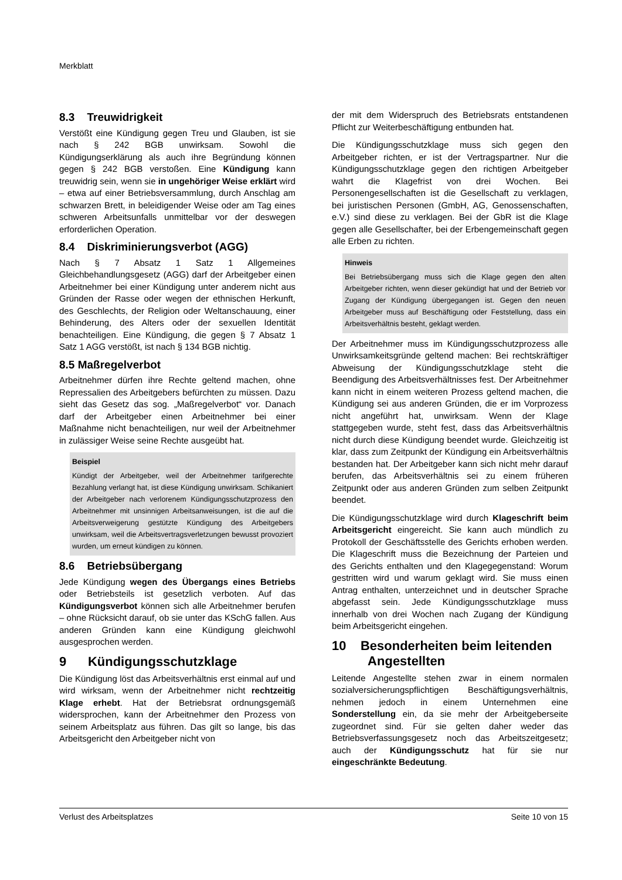Merkblatt
8.3 Treuwidrigkeit
Verstößt eine Kündigung gegen Treu und Glauben, ist sie nach § 242 BGB unwirksam. Sowohl die Kündigungserklärung als auch ihre Begründung können gegen § 242 BGB verstoßen. Eine Kündigung kann treuwidrig sein, wenn sie in ungehöriger Weise erklärt wird – etwa auf einer Betriebsversammlung, durch Anschlag am schwarzen Brett, in beleidigender Weise oder am Tag eines schweren Arbeitsunfalls unmittelbar vor der deswegen erforderlichen Operation.
8.4 Diskriminierungsverbot (AGG)
Nach § 7 Absatz 1 Satz 1 Allgemeines Gleichbehandlungsgesetz (AGG) darf der Arbeitgeber einen Arbeitnehmer bei einer Kündigung unter anderem nicht aus Gründen der Rasse oder wegen der ethnischen Herkunft, des Geschlechts, der Religion oder Weltanschauung, einer Behinderung, des Alters oder der sexuellen Identität benachteiligen. Eine Kündigung, die gegen § 7 Absatz 1 Satz 1 AGG verstößt, ist nach § 134 BGB nichtig.
8.5 Maßregelverbot
Arbeitnehmer dürfen ihre Rechte geltend machen, ohne Repressalien des Arbeitgebers befürchten zu müssen. Dazu sieht das Gesetz das sog. „Maßregelverbot“ vor. Danach darf der Arbeitgeber einen Arbeitnehmer bei einer Maßnahme nicht benachteiligen, nur weil der Arbeitnehmer in zulässiger Weise seine Rechte ausgeübt hat.
Beispiel
Kündigt der Arbeitgeber, weil der Arbeitnehmer tarifgerechte Bezahlung verlangt hat, ist diese Kündigung unwirksam. Schikaniert der Arbeitgeber nach verlorenem Kündigungsschutzprozess den Arbeitnehmer mit unsinnigen Arbeitsanweisungen, ist die auf die Arbeitsverweigerung gestützte Kündigung des Arbeitgebers unwirksam, weil die Arbeitsvertragsverletzungen bewusst provoziert wurden, um erneut kündigen zu können.
8.6 Betriebsübergang
Jede Kündigung wegen des Übergangs eines Betriebs oder Betriebsteils ist gesetzlich verboten. Auf das Kündigungsverbot können sich alle Arbeitnehmer berufen – ohne Rücksicht darauf, ob sie unter das KSchG fallen. Aus anderen Gründen kann eine Kündigung gleichwohl ausgesprochen werden.
9 Kündigungsschutzklage
Die Kündigung löst das Arbeitsverhältnis erst einmal auf und wird wirksam, wenn der Arbeitnehmer nicht rechtzeitig Klage erhebt. Hat der Betriebsrat ordnungsgemäß widersprochen, kann der Arbeitnehmer den Prozess von seinem Arbeitsplatz aus führen. Das gilt so lange, bis das Arbeitsgericht den Arbeitgeber nicht von
der mit dem Widerspruch des Betriebsrats entstandenen Pflicht zur Weiterbeschäftigung entbunden hat.
Die Kündigungsschutzklage muss sich gegen den Arbeitgeber richten, er ist der Vertragspartner. Nur die Kündigungsschutzklage gegen den richtigen Arbeitgeber wahrt die Klagefrist von drei Wochen. Bei Personengesellschaften ist die Gesellschaft zu verklagen, bei juristischen Personen (GmbH, AG, Genossenschaften, e.V.) sind diese zu verklagen. Bei der GbR ist die Klage gegen alle Gesellschafter, bei der Erbengemeinschaft gegen alle Erben zu richten.
Hinweis
Bei Betriebsübergang muss sich die Klage gegen den alten Arbeitgeber richten, wenn dieser gekündigt hat und der Betrieb vor Zugang der Kündigung übergegangen ist. Gegen den neuen Arbeitgeber muss auf Beschäftigung oder Feststellung, dass ein Arbeitsverhältnis besteht, geklagt werden.
Der Arbeitnehmer muss im Kündigungsschutzprozess alle Unwirksamkeitsgründe geltend machen: Bei rechtskräftiger Abweisung der Kündigungsschutzklage steht die Beendigung des Arbeitsverhältnisses fest. Der Arbeitnehmer kann nicht in einem weiteren Prozess geltend machen, die Kündigung sei aus anderen Gründen, die er im Vorprozess nicht angeführt hat, unwirksam. Wenn der Klage stattgegeben wurde, steht fest, dass das Arbeitsverhältnis nicht durch diese Kündigung beendet wurde. Gleichzeitig ist klar, dass zum Zeitpunkt der Kündigung ein Arbeitsverhältnis bestanden hat. Der Arbeitgeber kann sich nicht mehr darauf berufen, das Arbeitsverhältnis sei zu einem früheren Zeitpunkt oder aus anderen Gründen zum selben Zeitpunkt beendet.
Die Kündigungsschutzklage wird durch Klageschrift beim Arbeitsgericht eingereicht. Sie kann auch mündlich zu Protokoll der Geschäftsstelle des Gerichts erhoben werden. Die Klageschrift muss die Bezeichnung der Parteien und des Gerichts enthalten und den Klagegegenstand: Worum gestritten wird und warum geklagt wird. Sie muss einen Antrag enthalten, unterzeichnet und in deutscher Sprache abgefasst sein. Jede Kündigungsschutzklage muss innerhalb von drei Wochen nach Zugang der Kündigung beim Arbeitsgericht eingehen.
10 Besonderheiten beim leitenden
Angestellten
Leitende Angestellte stehen zwar in einem normalen sozialversicherungspflichtigen Beschäftigungsverhältnis, nehmen jedoch in einem Unternehmen eine Sonderstellung ein, da sie mehr der Arbeitgeberseite zugeordnet sind. Für sie gelten daher weder das Betriebsverfassungsgesetz noch das Arbeitszeitgesetz; auch der Kündigungsschutz hat für sie nur eingeschränkte Bedeutung.
Verlust des Arbeitsplatzes Seite 10 von 15